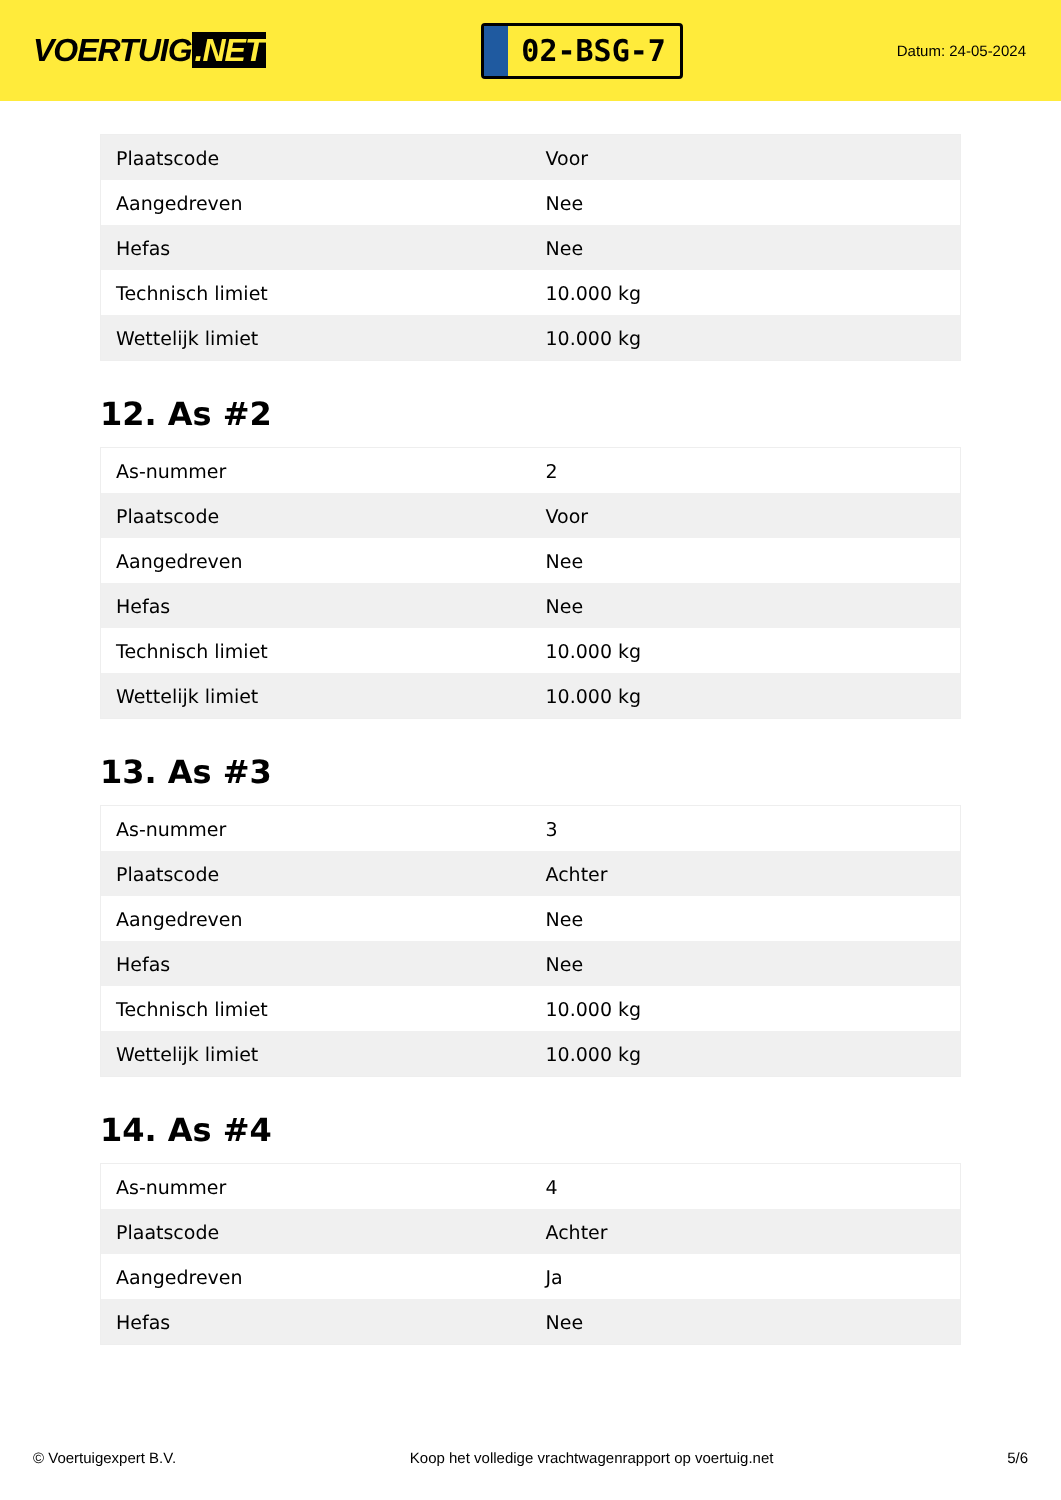VOERTUIG.NET
02-BSG-7
Datum: 24-05-2024
| Plaatscode | Voor |
| Aangedreven | Nee |
| Hefas | Nee |
| Technisch limiet | 10.000 kg |
| Wettelijk limiet | 10.000 kg |
12. As #2
| As-nummer | 2 |
| Plaatscode | Voor |
| Aangedreven | Nee |
| Hefas | Nee |
| Technisch limiet | 10.000 kg |
| Wettelijk limiet | 10.000 kg |
13. As #3
| As-nummer | 3 |
| Plaatscode | Achter |
| Aangedreven | Nee |
| Hefas | Nee |
| Technisch limiet | 10.000 kg |
| Wettelijk limiet | 10.000 kg |
14. As #4
| As-nummer | 4 |
| Plaatscode | Achter |
| Aangedreven | Ja |
| Hefas | Nee |
© Voertuigexpert B.V. Koop het volledige vrachtwagenrapport op voertuig.net 5/6